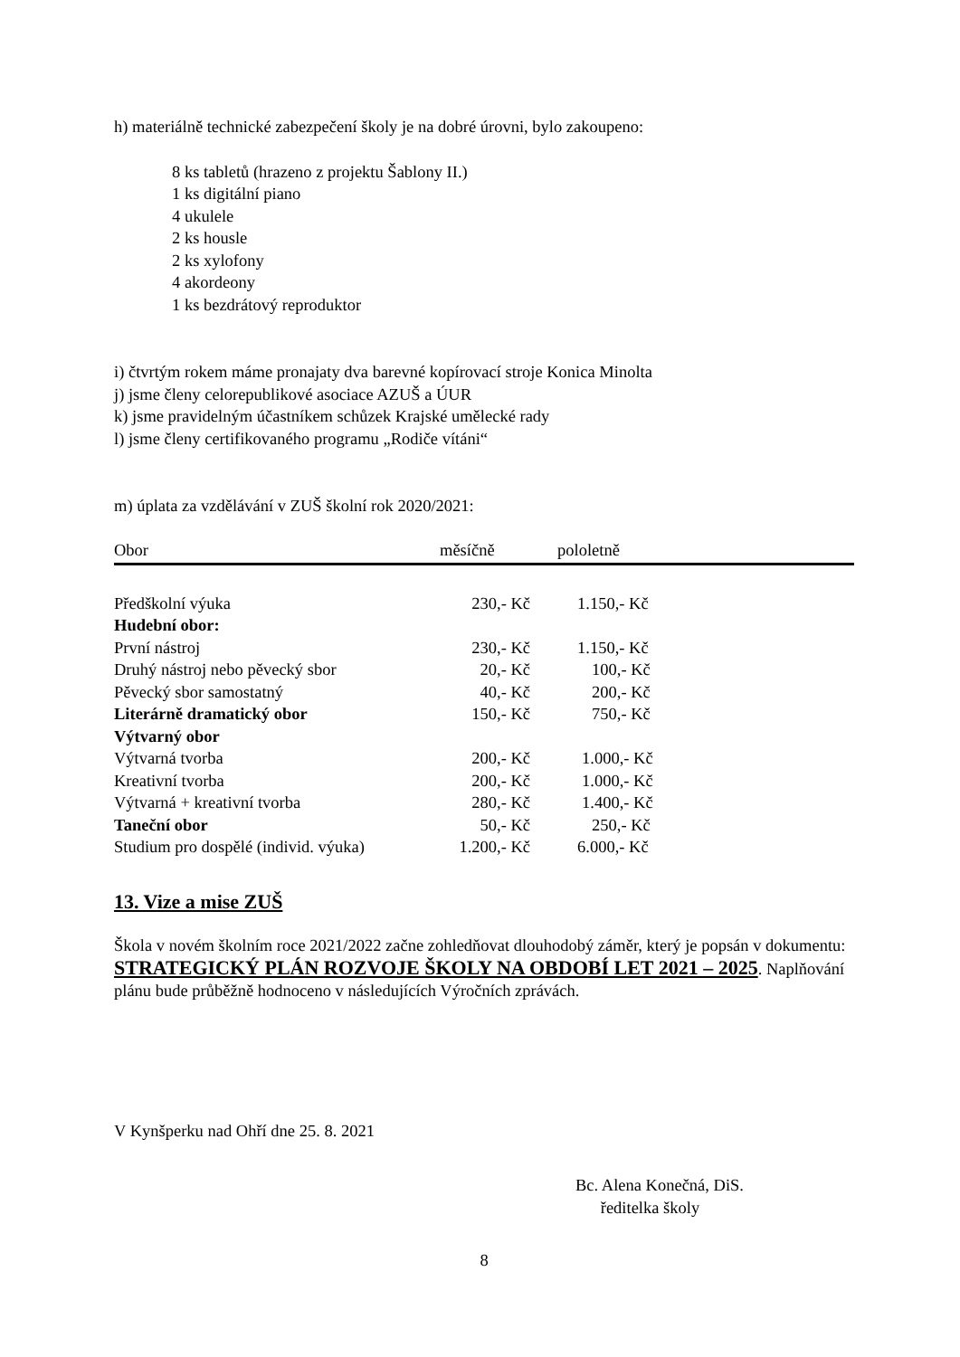h) materiálně technické zabezpečení školy je na dobré úrovni, bylo zakoupeno:
8 ks tabletů (hrazeno z projektu Šablony II.)
1 ks digitální piano
4 ukulele
2 ks housle
2 ks xylofony
4 akordeony
1 ks bezdrátový reprodukt​or
i) čtvrtým rokem máme pronajaty dva barevné kopírovací stroje Konica Minolta
j) jsme členy celorepublikové asociace AZUŠ a ÚUR
k) jsme pravidelným účastníkem schůzek Krajské umělecké rady
l) jsme členy certifikovaného programu „Rodiče vítáni“
m) úplata za vzdělávání v ZUŠ školní rok 2020/2021:
| Obor | měsíčně | pololetně |
| Předškolní výuka | 230,- Kč | 1.150,- Kč |
| Hudební obor: | | |
| První nástroj | 230,- Kč | 1.150,- Kč |
| Druhý nástroj nebo pěvecký sbor | 20,- Kč | 100,- Kč |
| Pěvecký sbor samostatný | 40,- Kč | 200,- Kč |
| Literárně dramatický obor | 150,- Kč | 750,- Kč |
| Výtvarný obor | | |
| Výtvarná tvorba | 200,- Kč | 1.000,- Kč |
| Kreativní tvorba | 200,- Kč | 1.000,- Kč |
| Výtvarná + kreativní tvorba | 280,- Kč | 1.400,- Kč |
| Taneční obor | 50,- Kč | 250,- Kč |
| Studium pro dospělé (individ. výuka) | 1.200,- Kč | 6.000,- Kč |
13. Vize a mise ZUŠ
Škola v novém školním roce 2021/2022 začne zohledňovat dlouhodobý záměr, který je popsán v dokumentu: STRATEGICKÝ PLÁN ROZVOJE ŠKOLY NA OBDOBÍ LET 2021 – 2025. Naplňování plánu bude průběžně hodnoceno v následujících Výročních zprávách.
V Kynšperku nad Ohří dne 25. 8. 2021
Bc. Alena Konečná, DiS.
ředitelka školy
8